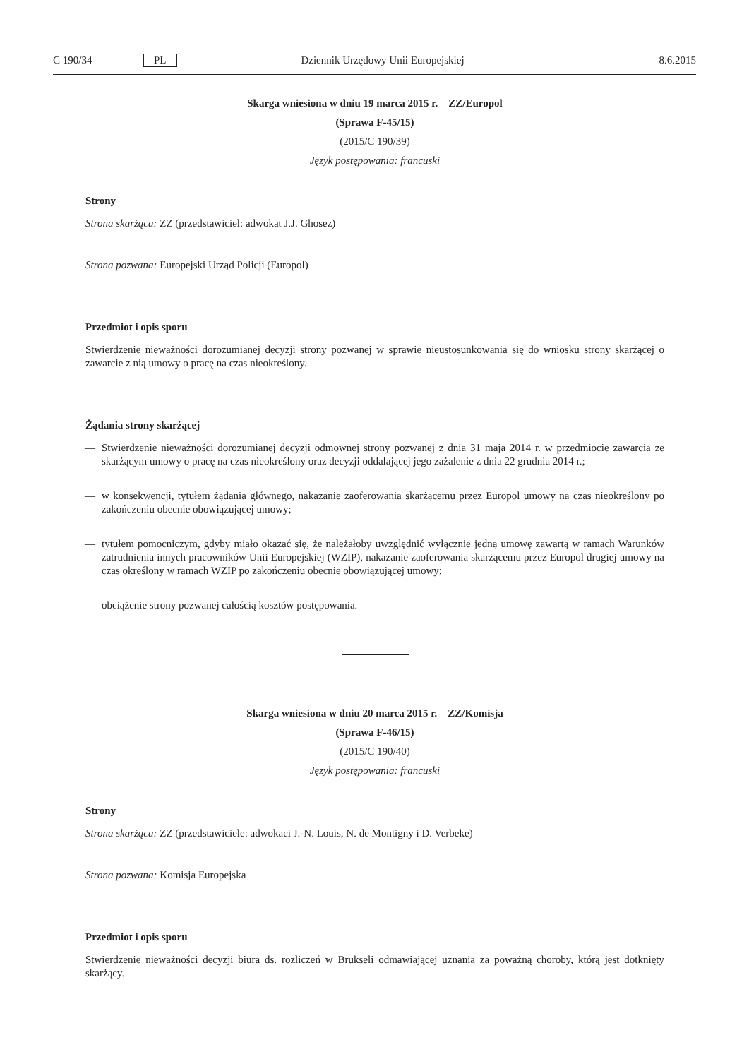C 190/34 PL Dziennik Urzędowy Unii Europejskiej 8.6.2015
Skarga wniesiona w dniu 19 marca 2015 r. – ZZ/Europol
(Sprawa F-45/15)
(2015/C 190/39)
Język postępowania: francuski
Strony
Strona skarżąca: ZZ (przedstawiciel: adwokat J.J. Ghosez)
Strona pozwana: Europejski Urząd Policji (Europol)
Przedmiot i opis sporu
Stwierdzenie nieważności dorozumianej decyzji strony pozwanej w sprawie nieustosunkowania się do wniosku strony skarżącej o zawarcie z nią umowy o pracę na czas nieokreślony.
Żądania strony skarżącej
— Stwierdzenie nieważności dorozumianej decyzji odmownej strony pozwanej z dnia 31 maja 2014 r. w przedmiocie zawarcia ze skarżącym umowy o pracę na czas nieokreślony oraz decyzji oddalającej jego zażalenie z dnia 22 grudnia 2014 r.;
— w konsekwencji, tytułem żądania głównego, nakazanie zaoferowania skarżącemu przez Europol umowy na czas nieokreślony po zakończeniu obecnie obowiązującej umowy;
— tytułem pomocniczym, gdyby miało okazać się, że należałoby uwzględnić wyłącznie jedną umowę zawartą w ramach Warunków zatrudnienia innych pracowników Unii Europejskiej (WZIP), nakazanie zaoferowania skarżącemu przez Europol drugiej umowy na czas określony w ramach WZIP po zakończeniu obecnie obowiązującej umowy;
— obciążenie strony pozwanej całością kosztów postępowania.
Skarga wniesiona w dniu 20 marca 2015 r. – ZZ/Komisja
(Sprawa F-46/15)
(2015/C 190/40)
Język postępowania: francuski
Strony
Strona skarżąca: ZZ (przedstawiciele: adwokaci J.-N. Louis, N. de Montigny i D. Verbeke)
Strona pozwana: Komisja Europejska
Przedmiot i opis sporu
Stwierdzenie nieważności decyzji biura ds. rozliczeń w Brukseli odmawiającej uznania za poważną choroby, którą jest dotknięty skarżący.